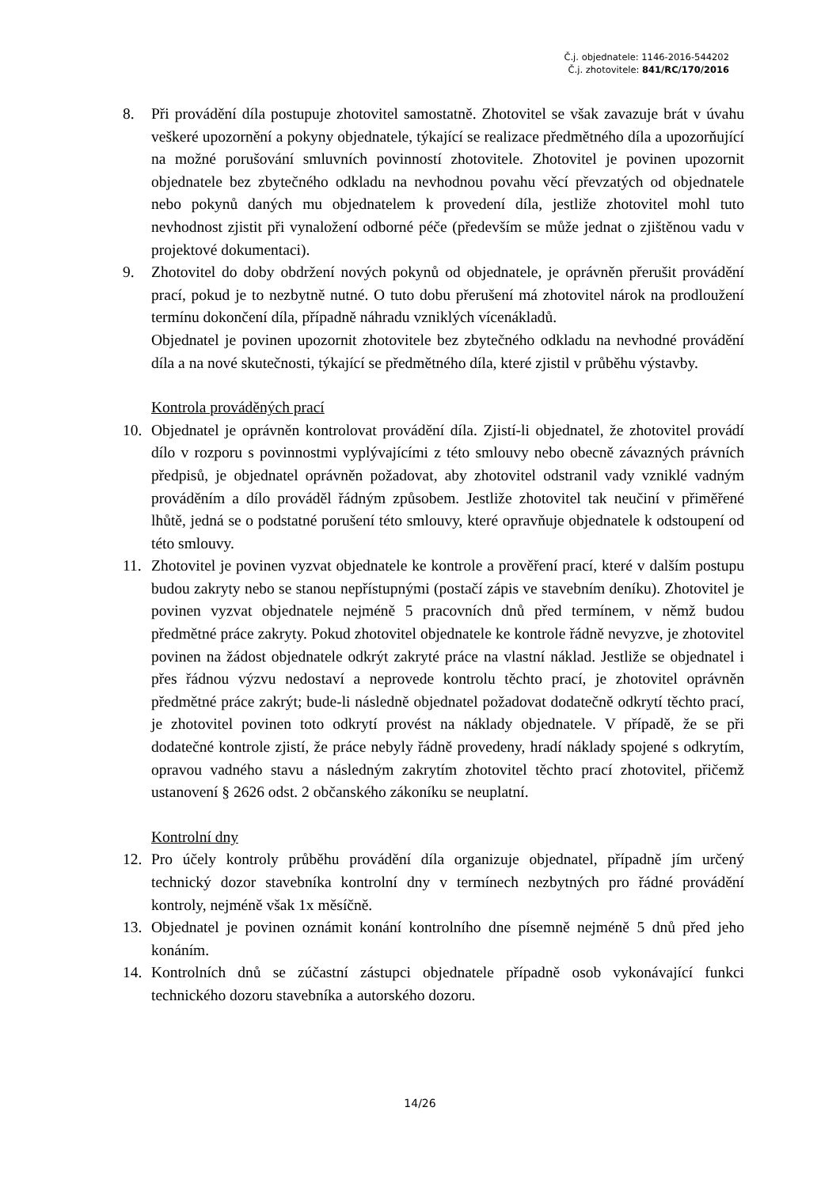Č.j. objednatele: 1146-2016-544202
Č.j. zhotovitele: 841/RC/170/2016
8. Při provádění díla postupuje zhotovitel samostatně. Zhotovitel se však zavazuje brát v úvahu veškeré upozornění a pokyny objednatele, týkající se realizace předmětného díla a upozorňující na možné porušování smluvních povinností zhotovitele. Zhotovitel je povinen upozornit objednatele bez zbytečného odkladu na nevhodnou povahu věcí převzatých od objednatele nebo pokynů daných mu objednatelem k provedení díla, jestliže zhotovitel mohl tuto nevhodnost zjistit při vynaložení odborné péče (především se může jednat o zjištěnou vadu v projektové dokumentaci).
9. Zhotovitel do doby obdržení nových pokynů od objednatele, je oprávněn přerušit provádění prací, pokud je to nezbytně nutné. O tuto dobu přerušení má zhotovitel nárok na prodloužení termínu dokončení díla, případně náhradu vzniklých vícenákladů.
Objednatel je povinen upozornit zhotovitele bez zbytečného odkladu na nevhodné provádění díla a na nové skutečnosti, týkající se předmětného díla, které zjistil v průběhu výstavby.
Kontrola prováděných prací
10. Objednatel je oprávněn kontrolovat provádění díla. Zjistí-li objednatel, že zhotovitel provádí dílo v rozporu s povinnostmi vyplývajícími z této smlouvy nebo obecně závazných právních předpisů, je objednatel oprávněn požadovat, aby zhotovitel odstranil vady vzniklé vadným prováděním a dílo prováděl řádným způsobem. Jestliže zhotovitel tak neučiní v přiměřené lhůtě, jedná se o podstatné porušení této smlouvy, které opravňuje objednatele k odstoupení od této smlouvy.
11. Zhotovitel je povinen vyzvat objednatele ke kontrole a prověření prací, které v dalším postupu budou zakryty nebo se stanou nepřístupnými (postačí zápis ve stavebním deníku). Zhotovitel je povinen vyzvat objednatele nejméně 5 pracovních dnů před termínem, v němž budou předmětné práce zakryty. Pokud zhotovitel objednatele ke kontrole řádně nevyzve, je zhotovitel povinen na žádost objednatele odkrýt zakryté práce na vlastní náklad. Jestliže se objednatel i přes řádnou výzvu nedostaví a neprovede kontrolu těchto prací, je zhotovitel oprávněn předmětné práce zakrýt; bude-li následně objednatel požadovat dodatečně odkrytí těchto prací, je zhotovitel povinen toto odkrytí provést na náklady objednatele. V případě, že se při dodatečné kontrole zjistí, že práce nebyly řádně provedeny, hradí náklady spojené s odkrytím, opravou vadného stavu a následným zakrytím zhotovitel těchto prací zhotovitel, přičemž ustanovení § 2626 odst. 2 občanského zákoníku se neuplatní.
Kontrolní dny
12. Pro účely kontroly průběhu provádění díla organizuje objednatel, případně jím určený technický dozor stavebníka kontrolní dny v termínech nezbytných pro řádné provádění kontroly, nejméně však 1x měsíčně.
13. Objednatel je povinen oznámit konání kontrolního dne písemně nejméně 5 dnů před jeho konáním.
14. Kontrolních dnů se zúčastní zástupci objednatele případně osob vykonávající funkci technického dozoru stavebníka a autorského dozoru.
14/26